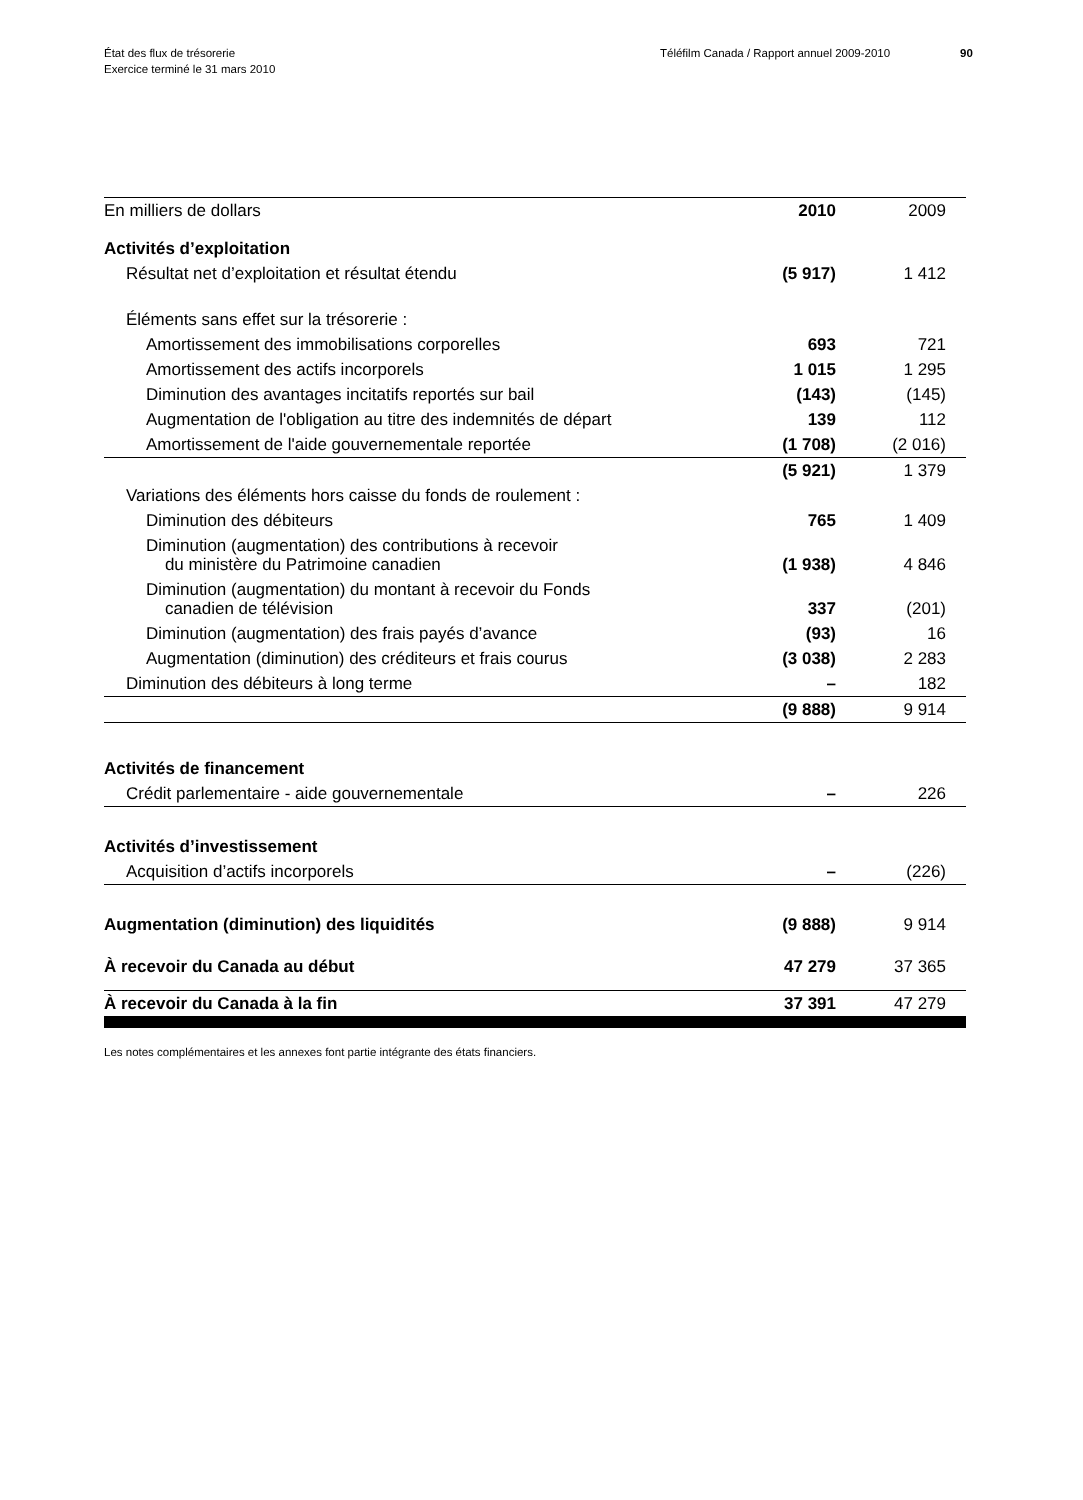État des flux de trésorerie
Exercice terminé le 31 mars 2010
Téléfilm Canada / Rapport annuel 2009-2010 90
| En milliers de dollars | 2010 | 2009 |
| --- | --- | --- |
| Activités d’exploitation | | |
| Résultat net d’exploitation et résultat étendu | (5 917) | 1 412 |
| Éléments sans effet sur la trésorerie : | | |
| Amortissement des immobilisations corporelles | 693 | 721 |
| Amortissement des actifs incorporels | 1 015 | 1 295 |
| Diminution des avantages incitatifs reportés sur bail | (143) | (145) |
| Augmentation de l'obligation au titre des indemnités de départ | 139 | 112 |
| Amortissement de l'aide gouvernementale reportée | (1 708) | (2 016) |
| | (5 921) | 1 379 |
| Variations des éléments hors caisse du fonds de roulement : | | |
| Diminution des débiteurs | 765 | 1 409 |
| Diminution (augmentation) des contributions à recevoir du ministère du Patrimoine canadien | (1 938) | 4 846 |
| Diminution (augmentation) du montant à recevoir du Fonds canadien de télévision | 337 | (201) |
| Diminution (augmentation) des frais payés d’avance | (93) | 16 |
| Augmentation (diminution) des créditeurs et frais courus | (3 038) | 2 283 |
| Diminution des débiteurs à long terme | – | 182 |
| | (9 888) | 9 914 |
| Activités de financement | | |
| Crédit parlementaire - aide gouvernementale | – | 226 |
| Activités d’investissement | | |
| Acquisition d’actifs incorporels | – | (226) |
| Augmentation (diminution) des liquidités | (9 888) | 9 914 |
| À recevoir du Canada au début | 47 279 | 37 365 |
| À recevoir du Canada à la fin | 37 391 | 47 279 |
Les notes complémentaires et les annexes font partie intégrante des états financiers.